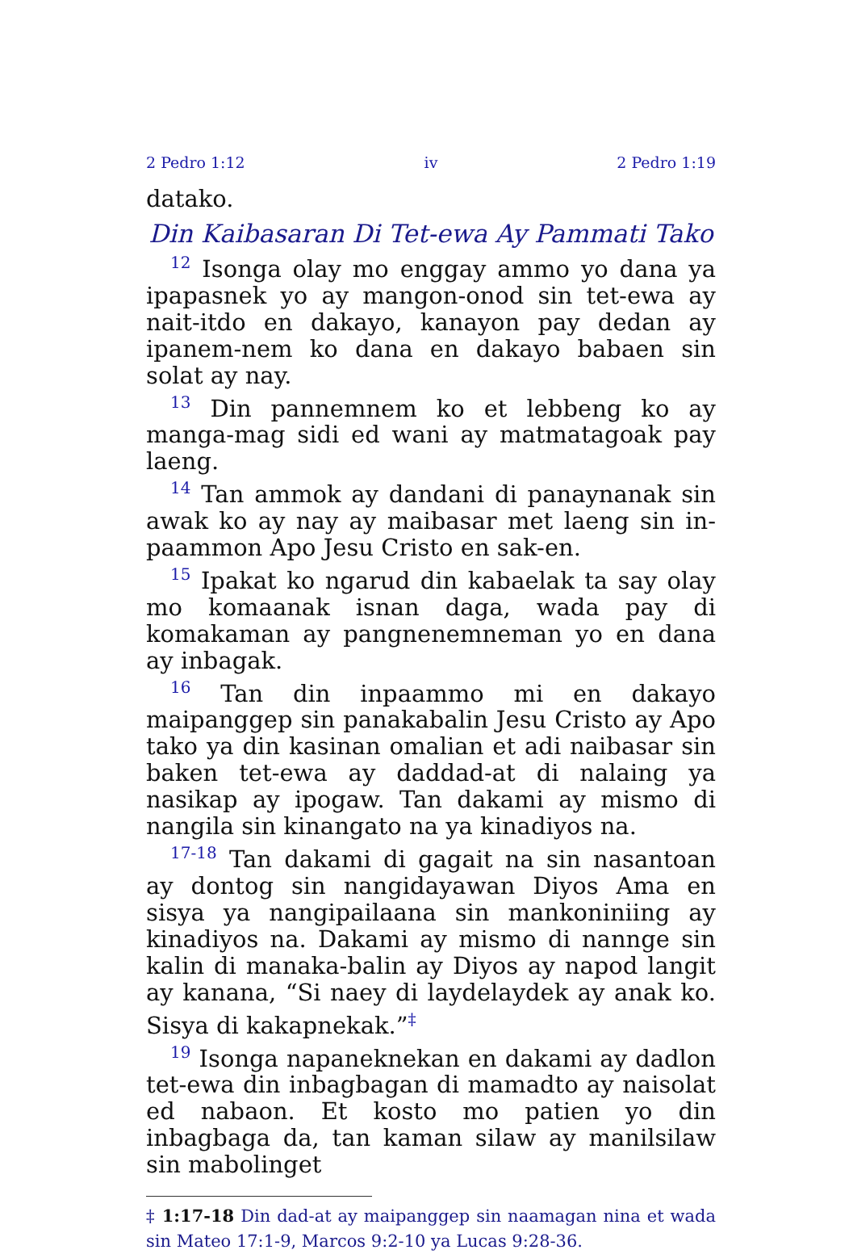2 Pedro 1:12 iv 2 Pedro 1:19
datako.
Din Kaibasaran Di Tet-ewa Ay Pammati Tako
<sup>12</sup> Isonga olay mo enggay ammo yo dana ya ipapasnek yo ay mangon-onod sin tet-ewa ay nait-itdo en dakayo, kanayon pay dedan ay ipanem-nem ko dana en dakayo babaen sin solat ay nay.
<sup>13</sup> Din pannemnem ko et lebbeng ko ay manga-mag sidi ed wani ay matmatagoak pay laeng.
<sup>14</sup> Tan ammok ay dandani di panaynanak sin awak ko ay nay ay maibasar met laeng sin in-paammon Apo Jesu Cristo en sak-en.
<sup>15</sup> Ipakat ko ngarud din kabaelak ta say olay mo komaanak isnan daga, wada pay di komakaman ay pangnenemneman yo en dana ay inbagak.
<sup>16</sup> Tan din inpaammo mi en dakayo maipanggep sin panakabalin Jesu Cristo ay Apo tako ya din kasinan omalian et adi naibasar sin baken tet-ewa ay daddad-at di nalaing ya nasikap ay ipogaw. Tan dakami ay mismo di nangila sin kinangato na ya kinadiyos na.
<sup>17-18</sup> Tan dakami di gagait na sin nasantoan ay dontog sin nangidayawan Diyos Ama en sisya ya nangipailaana sin mankoniniing ay kinadiyos na. Dakami ay mismo di nannge sin kalin di manaka-balin ay Diyos ay napod langit ay kanana, “Si naey di laydelaydek ay anak ko. Sisya di kakapnekak.”<sup>‡</sup>
<sup>19</sup> Isonga napaneknekan en dakami ay dadlon tet-ewa din inbagbagan di mamadto ay naisolat ed nabaon. Et kosto mo patien yo din inbagbaga da, tan kaman silaw ay manilsilaw sin mabolinget
‡ 1:17-18 Din dad-at ay maipanggep sin naamagan nina et wada sin Mateo 17:1-9, Marcos 9:2-10 ya Lucas 9:28-36.